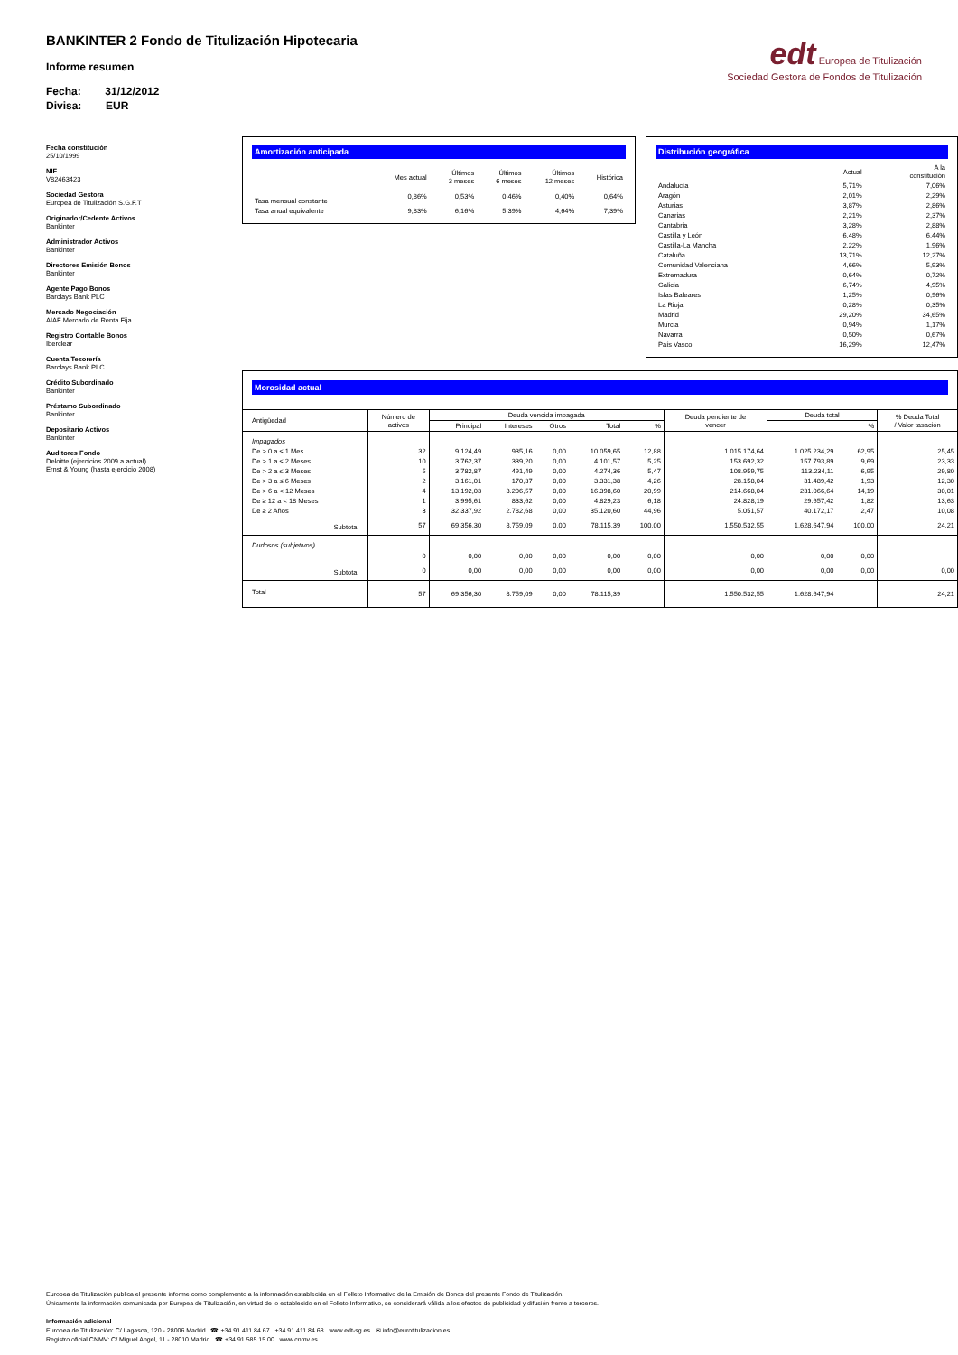edt Europea de Titulización
Sociedad Gestora de Fondos de Titulización
BANKINTER 2 Fondo de Titulización Hipotecaria
Informe resumen
Fecha: 31/12/2012
Divisa: EUR
Fecha constitución
25/10/1999
NIF
V82463423
Sociedad Gestora
Europea de Titulización S.G.F.T
Originador/Cedente Activos
Bankinter
Administrador Activos
Bankinter
Directores Emisión Bonos
Bankinter
Agente Pago Bonos
Barclays Bank PLC
Mercado Negociación
AIAF Mercado de Renta Fija
Registro Contable Bonos
Iberclear
Cuenta Tesorería
Barclays Bank PLC
Crédito Subordinado
Bankinter
Préstamo Subordinado
Bankinter
Depositario Activos
Bankinter
Auditores Fondo
Deloitte (ejercicios 2009 a actual)
Ernst & Young (hasta ejercicio 2008)
Amortización anticipada
| | Mes actual | Últimos 3 meses | Últimos 6 meses | Últimos 12 meses | Histórica |
| --- | --- | --- | --- | --- | --- |
| Tasa mensual constante | 0,86% | 0,53% | 0,46% | 0,40% | 0,64% |
| Tasa anual equivalente | 9,83% | 6,16% | 5,39% | 4,64% | 7,39% |
Distribución geográfica
| | Actual | A la constitución |
| --- | --- | --- |
| Andalucía | 5,71% | 7,06% |
| Aragón | 2,01% | 2,29% |
| Asturias | 3,87% | 2,86% |
| Canarias | 2,21% | 2,37% |
| Cantabria | 3,28% | 2,88% |
| Castilla y León | 6,48% | 6,44% |
| Castilla-La Mancha | 2,22% | 1,96% |
| Cataluña | 13,71% | 12,27% |
| Comunidad Valenciana | 4,66% | 5,93% |
| Extremadura | 0,64% | 0,72% |
| Galicia | 6,74% | 4,95% |
| Islas Baleares | 1,25% | 0,96% |
| La Rioja | 0,28% | 0,35% |
| Madrid | 29,20% | 34,65% |
| Murcia | 0,94% | 1,17% |
| Navarra | 0,50% | 0,67% |
| País Vasco | 16,29% | 12,47% |
Morosidad actual
| Antigüedad | Número de activos | Deuda vencida impagada | | | | | Deuda pendiente de vencer | Deuda total | | % Deuda Total / Valor tasación |
| --- | --- | --- | --- | --- | --- | --- | --- | --- | --- | --- |
| | | Principal | Intereses | Otros | Total | % | | | % | |
| Impagados | | | | | | | | | | |
| De > 0 a ≤ 1 Mes | 32 | 9.124,49 | 935,16 | 0,00 | 10.059,65 | 12,88 | 1.015.174,64 | 1.025.234,29 | 62,95 | 25,45 |
| De > 1 a ≤ 2 Meses | 10 | 3.762,37 | 339,20 | 0,00 | 4.101,57 | 5,25 | 153.692,32 | 157.793,89 | 9,69 | 23,33 |
| De > 2 a ≤ 3 Meses | 5 | 3.782,87 | 491,49 | 0,00 | 4.274,36 | 5,47 | 108.959,75 | 113.234,11 | 6,95 | 29,80 |
| De > 3 a ≤ 6 Meses | 2 | 3.161,01 | 170,37 | 0,00 | 3.331,38 | 4,26 | 28.158,04 | 31.489,42 | 1,93 | 12,30 |
| De > 6 a < 12 Meses | 4 | 13.192,03 | 3.206,57 | 0,00 | 16.398,60 | 20,99 | 214.668,04 | 231.066,64 | 14,19 | 30,01 |
| De ≥ 12 a < 18 Meses | 1 | 3.995,61 | 833,62 | 0,00 | 4.829,23 | 6,18 | 24.828,19 | 29.657,42 | 1,82 | 13,63 |
| De ≥ 2 Años | 3 | 32.337,92 | 2.782,68 | 0,00 | 35.120,60 | 44,96 | 5.051,57 | 40.172,17 | 2,47 | 10,08 |
| Subtotal | 57 | 69,356,30 | 8.759,09 | 0,00 | 78.115,39 | 100,00 | 1.550.532,55 | 1.628.647,94 | 100,00 | 24,21 |
| Dudosos (subjetivos) | | | | | | | | | | |
| | 0 | 0,00 | 0,00 | 0,00 | 0,00 | 0,00 | 0,00 | 0,00 | 0,00 | |
| Subtotal | 0 | 0,00 | 0,00 | 0,00 | 0,00 | 0,00 | 0,00 | 0,00 | 0,00 | 0,00 |
| Total | 57 | 69.356,30 | 8.759,09 | 0,00 | 78.115,39 | | 1.550.532,55 | 1.628.647,94 | | 24,21 |
Europea de Titulización publica el presente informe como complemento a la información establecida en el Folleto Informativo de la Emisión de Bonos del presente Fondo de Titulización.
Únicamente la información comunicada por Europea de Titulización, en virtud de lo establecido en el Folleto Informativo, se considerará válida a los efectos de publicidad y difusión frente a terceros.
Información adicional
Europea de Titulización: C/ Lagasca, 120 - 28006 Madrid ☎ +34 91 411 84 67 +34 91 411 84 68 www.edt-sg.es ✉ info@eurotitulizacion.es
Registro oficial CNMV: C/ Miguel Angel, 11 - 28010 Madrid ☎ +34 91 585 15 00 www.cnmv.es